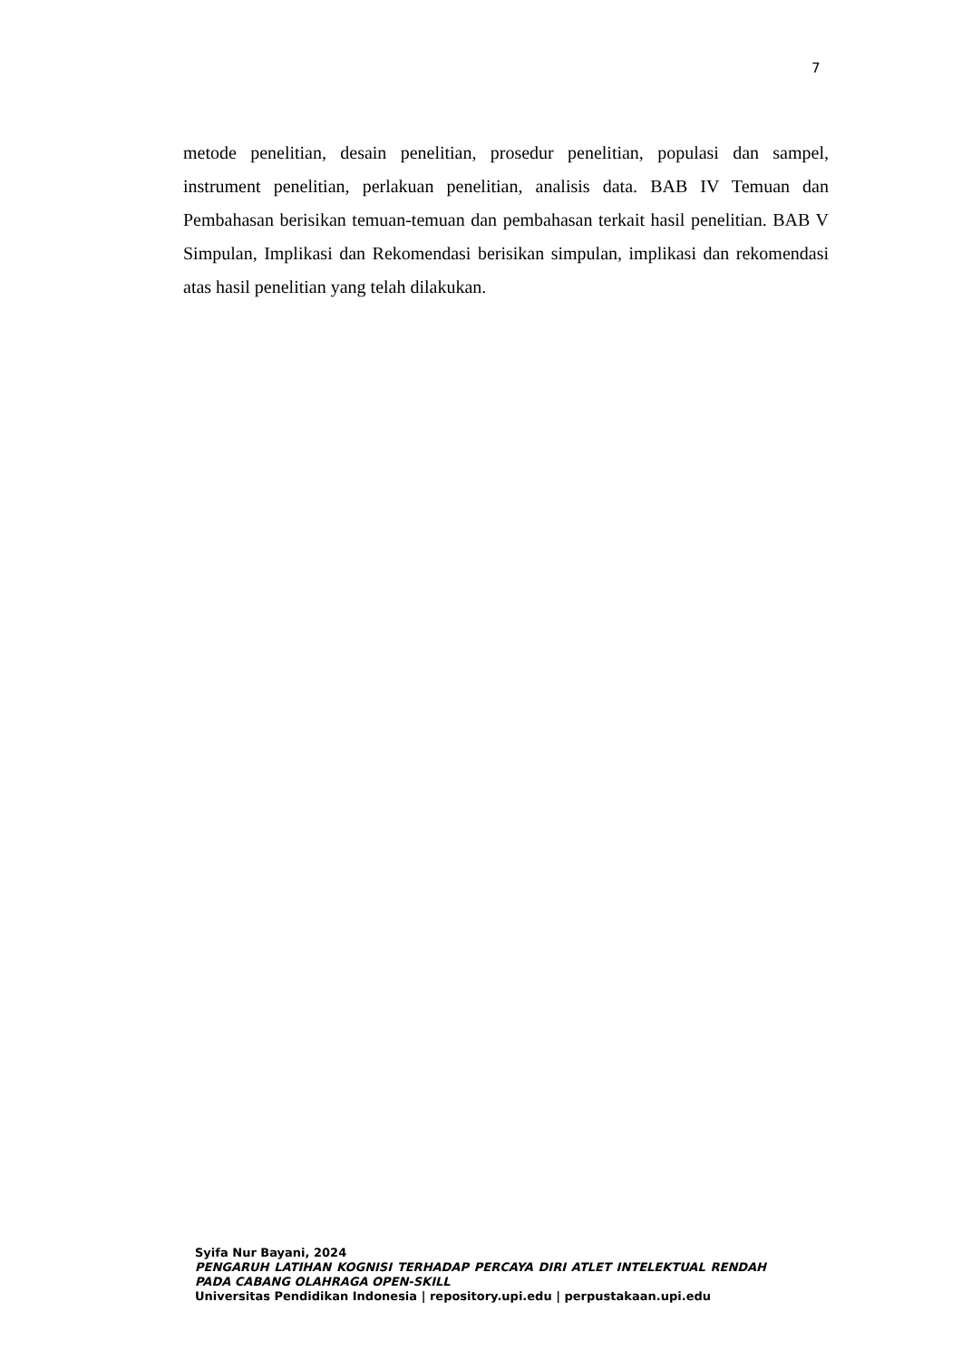7
metode penelitian, desain penelitian, prosedur penelitian, populasi dan sampel, instrument penelitian, perlakuan penelitian, analisis data. BAB IV Temuan dan Pembahasan berisikan temuan-temuan dan pembahasan terkait hasil penelitian. BAB V Simpulan, Implikasi dan Rekomendasi berisikan simpulan, implikasi dan rekomendasi atas hasil penelitian yang telah dilakukan.
Syifa Nur Bayani, 2024
PENGARUH LATIHAN KOGNISI TERHADAP PERCAYA DIRI ATLET INTELEKTUAL RENDAH PADA CABANG OLAHRAGA OPEN-SKILL
Universitas Pendidikan Indonesia | repository.upi.edu | perpustakaan.upi.edu